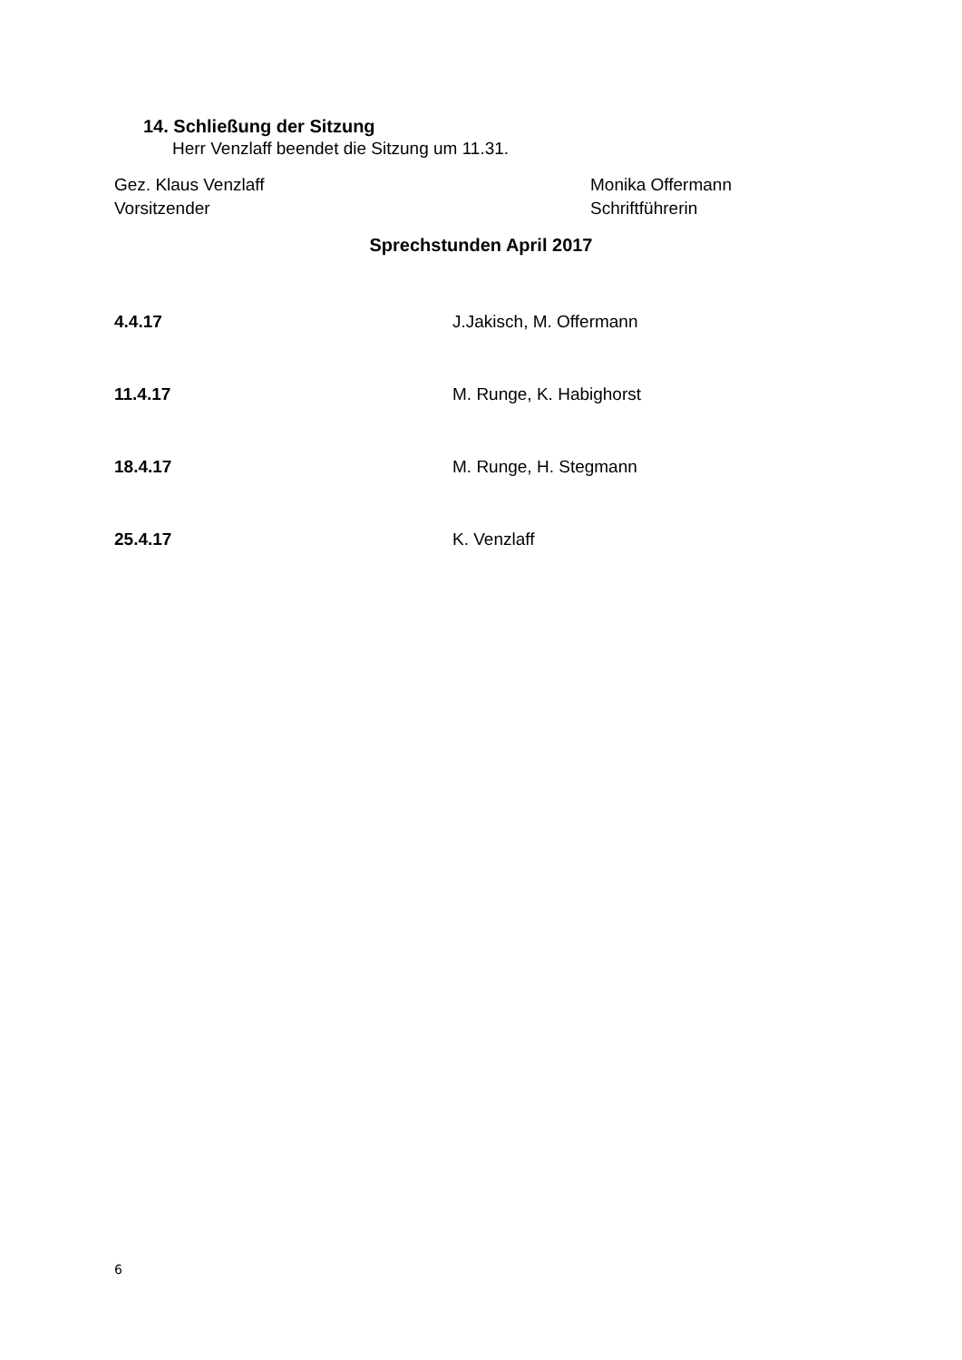14. Schließung der Sitzung
Herr Venzlaff beendet die Sitzung um 11.31.
Gez. Klaus Venzlaff
Vorsitzender
Monika Offermann
Schriftführerin
Sprechstunden April 2017
4.4.17 J.Jakisch, M. Offermann
11.4.17 M. Runge, K. Habighorst
18.4.17 M. Runge, H. Stegmann
25.4.17 K. Venzlaff
6